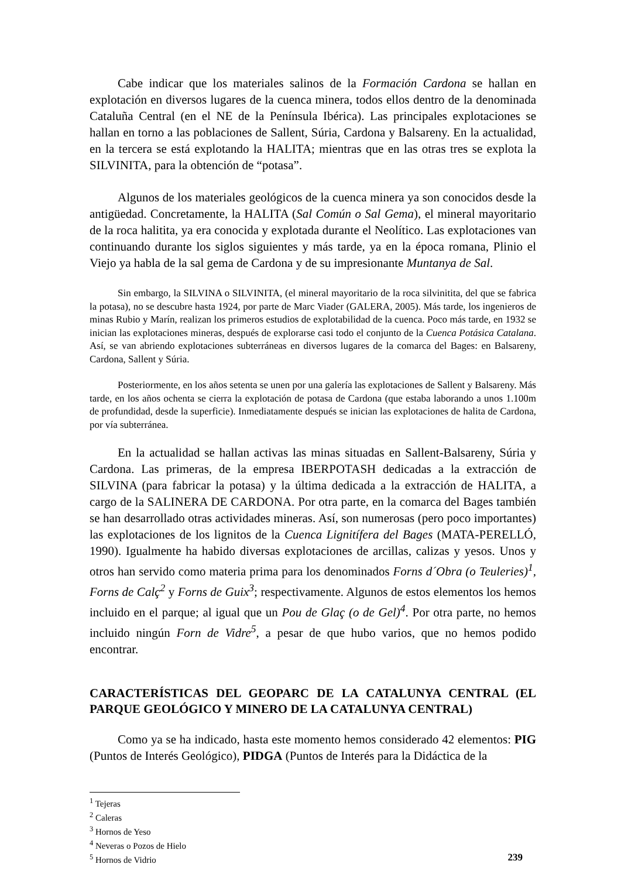Cabe indicar que los materiales salinos de la Formación Cardona se hallan en explotación en diversos lugares de la cuenca minera, todos ellos dentro de la denominada Cataluña Central (en el NE de la Península Ibérica). Las principales explotaciones se hallan en torno a las poblaciones de Sallent, Súria, Cardona y Balsareny. En la actualidad, en la tercera se está explotando la HALITA; mientras que en las otras tres se explota la SILVINITA, para la obtención de “potasa”.
Algunos de los materiales geológicos de la cuenca minera ya son conocidos desde la antigüedad. Concretamente, la HALITA (Sal Común o Sal Gema), el mineral mayoritario de la roca halitita, ya era conocida y explotada durante el Neolítico. Las explotaciones van continuando durante los siglos siguientes y más tarde, ya en la época romana, Plinio el Viejo ya habla de la sal gema de Cardona y de su impresionante Muntanya de Sal.
Sin embargo, la SILVINA o SILVINITA, (el mineral mayoritario de la roca silvinitita, del que se fabrica la potasa), no se descubre hasta 1924, por parte de Marc Viader (GALERA, 2005). Más tarde, los ingenieros de minas Rubio y Marín, realizan los primeros estudios de explotabilidad de la cuenca. Poco más tarde, en 1932 se inician las explotaciones mineras, después de explorarse casi todo el conjunto de la Cuenca Potásica Catalana. Así, se van abriendo explotaciones subterráneas en diversos lugares de la comarca del Bages: en Balsareny, Cardona, Sallent y Súria.
Posteriormente, en los años setenta se unen por una galería las explotaciones de Sallent y Balsareny. Más tarde, en los años ochenta se cierra la explotación de potasa de Cardona (que estaba laborando a unos 1.100m de profundidad, desde la superficie). Inmediatamente después se inician las explotaciones de halita de Cardona, por vía subterránea.
En la actualidad se hallan activas las minas situadas en Sallent-Balsareny, Súria y Cardona. Las primeras, de la empresa IBERPOTASH dedicadas a la extracción de SILVINA (para fabricar la potasa) y la última dedicada a la extracción de HALITA, a cargo de la SALINERA DE CARDONA. Por otra parte, en la comarca del Bages también se han desarrollado otras actividades mineras. Así, son numerosas (pero poco importantes) las explotaciones de los lignitos de la Cuenca Lignitífera del Bages (MATA-PERELLÓ, 1990). Igualmente ha habido diversas explotaciones de arcillas, calizas y yesos. Unos y otros han servido como materia prima para los denominados Forns d´Obra (o Teuleries)<sup>1</sup>, Forns de Calç<sup>2</sup> y Forns de Guix<sup>3</sup>; respectivamente. Algunos de estos elementos los hemos incluido en el parque; al igual que un Pou de Glaç (o de Gel)<sup>4</sup>. Por otra parte, no hemos incluido ningún Forn de Vidre<sup>5</sup>, a pesar de que hubo varios, que no hemos podido encontrar.
CARACTERÍSTICAS DEL GEOPARC DE LA CATALUNYA CENTRAL (EL PARQUE GEOLÓGICO Y MINERO DE LA CATALUNYA CENTRAL)
Como ya se ha indicado, hasta este momento hemos considerado 42 elementos: PIG (Puntos de Interés Geológico), PIDGA (Puntos de Interés para la Didáctica de la
<sup>1</sup> Tejeras
<sup>2</sup> Caleras
<sup>3</sup> Hornos de Yeso
<sup>4</sup> Neveras o Pozos de Hielo
<sup>5</sup> Hornos de Vidrio 239